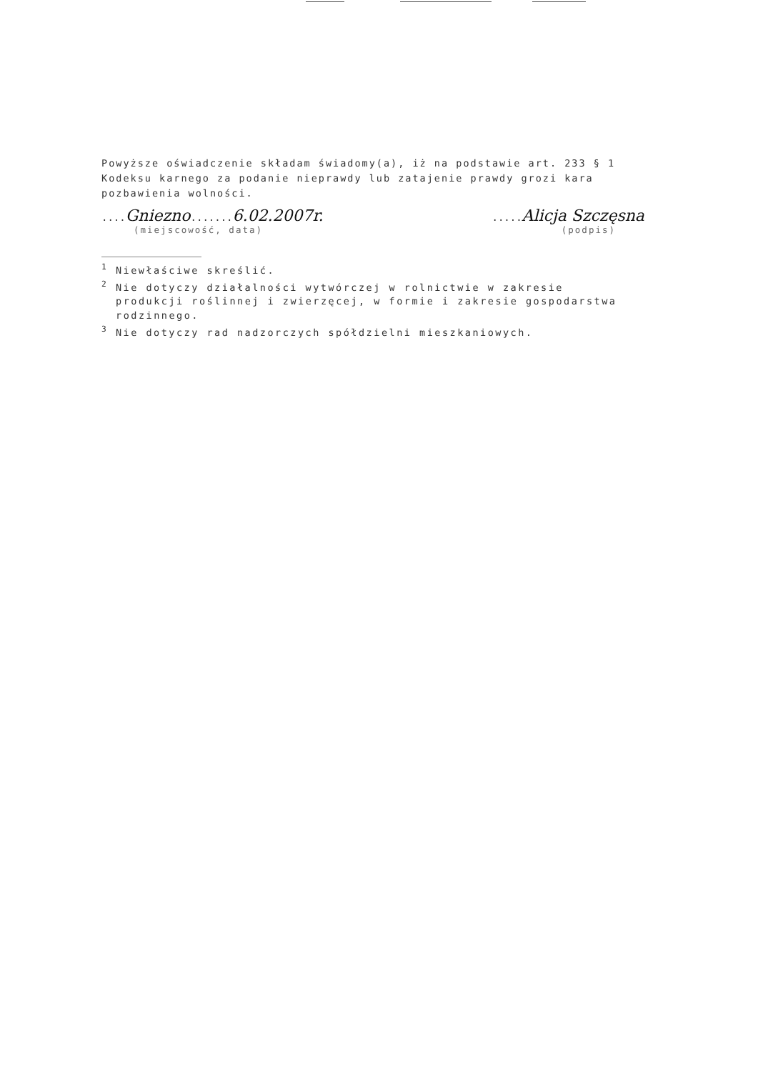Powyższe oświadczenie składam świadomy(a), iż na podstawie art. 233 § 1 Kodeksu karnego za podanie nieprawdy lub zatajenie prawdy grozi kara pozbawienia wolności.
....Gniezno.......6.02.2007r......Alicja Szczęsna
(miejscowość, data) (podpis)
<sup>1</sup> Niewłaściwe skreślić.
<sup>2</sup> Nie dotyczy działalności wytwórczej w rolnictwie w zakresie
produkcji roślinnej i zwierzęcej, w formie i zakresie gospodarstwa rodzinnego.
<sup>3</sup> Nie dotyczy rad nadzorczych spółdzielni mieszkaniowych.